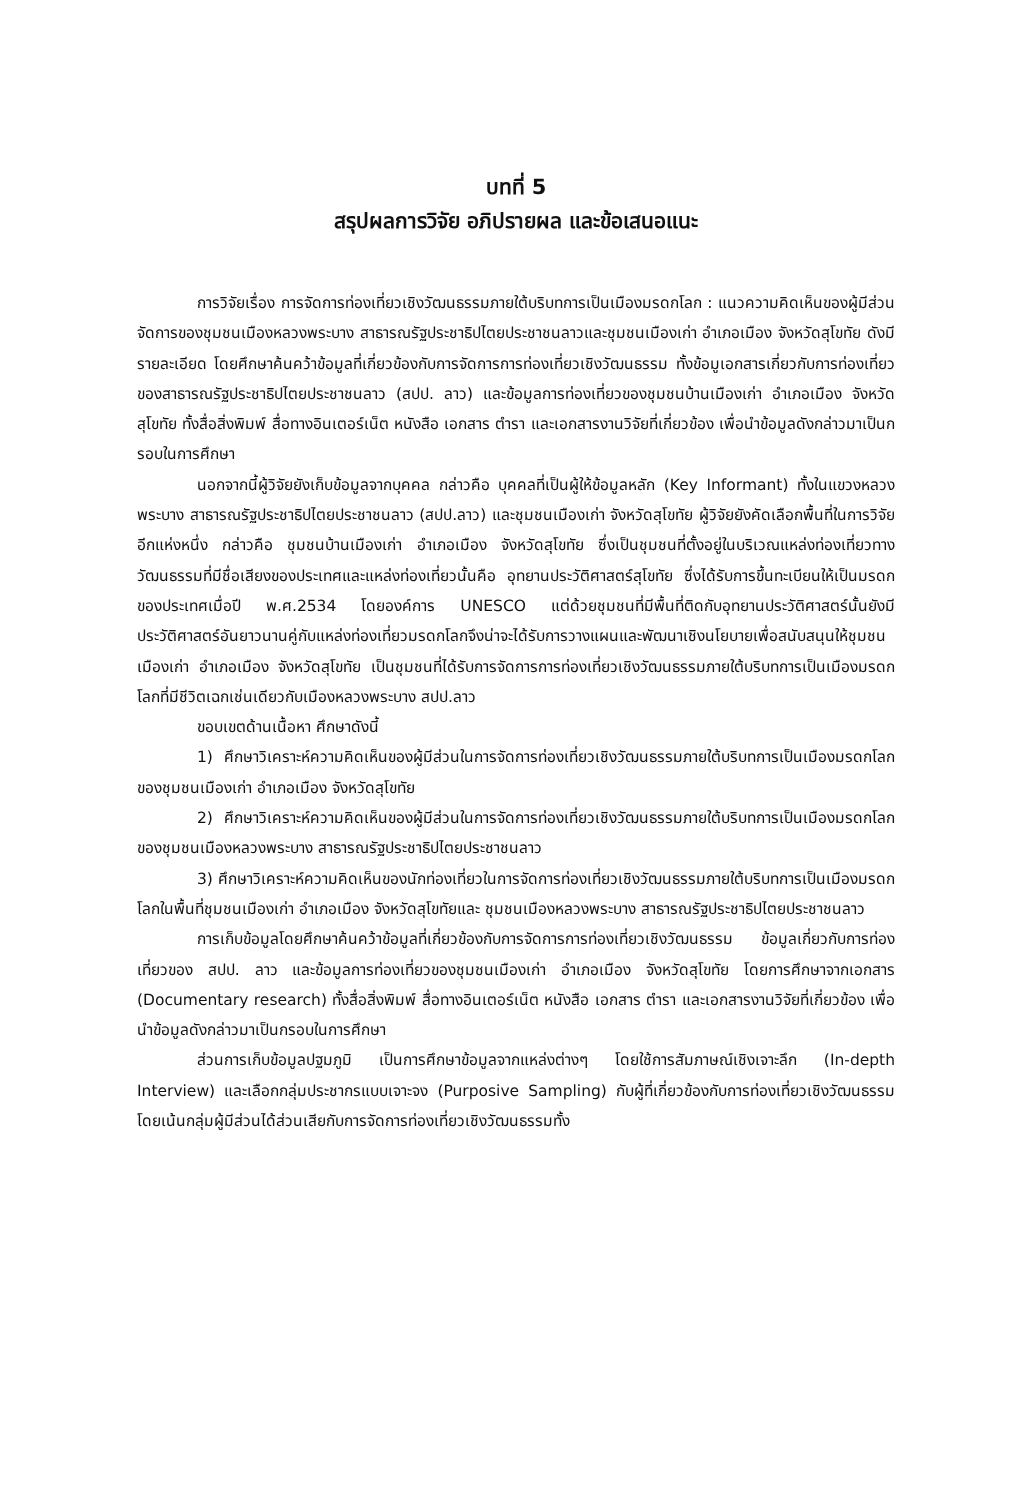บทที่ 5
สรุปผลการวิจัย อภิปรายผล และข้อเสนอแนะ
การวิจัยเรื่อง การจัดการท่องเที่ยวเชิงวัฒนธรรมภายใต้บริบทการเป็นเมืองมรดกโลก : แนวความคิดเห็นของผู้มีส่วนจัดการของชุมชนเมืองหลวงพระบาง สาธารณรัฐประชาธิปไตยประชาชนลาวและชุมชนเมืองเก่า อำเภอเมือง จังหวัดสุโขทัย ดังมีรายละเอียด โดยศึกษาค้นคว้าข้อมูลที่เกี่ยวข้องกับการจัดการการท่องเที่ยวเชิงวัฒนธรรม ทั้งข้อมูเอกสารเกี่ยวกับการท่องเที่ยวของสาธารณรัฐประชาธิปไตยประชาชนลาว (สปป. ลาว) และข้อมูลการท่องเที่ยวของชุมชนบ้านเมืองเก่า อำเภอเมือง จังหวัดสุโขทัย ทั้งสื่อสิ่งพิมพ์ สื่อทางอินเตอร์เน็ต หนังสือ เอกสาร ตำรา และเอกสารงานวิจัยที่เกี่ยวข้อง เพื่อนำข้อมูลดังกล่าวมาเป็นกรอบในการศึกษา
นอกจากนี้ผู้วิจัยยังเก็บข้อมูลจากบุคคล กล่าวคือ บุคคลที่เป็นผู้ให้ข้อมูลหลัก (Key Informant) ทั้งในแขวงหลวงพระบาง สาธารณรัฐประชาธิปไตยประชาชนลาว (สปป.ลาว) และชุมชนเมืองเก่า จังหวัดสุโขทัย ผู้วิจัยยังคัดเลือกพื้นที่ในการวิจัยอีกแห่งหนึ่ง กล่าวคือ ชุมชนบ้านเมืองเก่า อำเภอเมือง จังหวัดสุโขทัย ซึ่งเป็นชุมชนที่ตั้งอยู่ในบริเวณแหล่งท่องเที่ยวทางวัฒนธรรมที่มีชื่อเสียงของประเทศและแหล่งท่องเที่ยวนั้นคือ อุทยานประวัติศาสตร์สุโขทัย ซึ่งได้รับการขึ้นทะเบียนให้เป็นมรดกของประเทศเมื่อปี พ.ศ.2534 โดยองค์การ UNESCO แต่ด้วยชุมชนที่มีพื้นที่ติดกับอุทยานประวัติศาสตร์นั้นยังมีประวัติศาสตร์อันยาวนานคู่กับแหล่งท่องเที่ยวมรดกโลกจึงน่าจะได้รับการวางแผนและพัฒนาเชิงนโยบายเพื่อสนับสนุนให้ชุมชนเมืองเก่า อำเภอเมือง จังหวัดสุโขทัย เป็นชุมชนที่ได้รับการจัดการการท่องเที่ยวเชิงวัฒนธรรมภายใต้บริบทการเป็นเมืองมรดกโลกที่มีชีวิตเฉกเช่นเดียวกับเมืองหลวงพระบาง สปป.ลาว
ขอบเขตด้านเนื้อหา ศึกษาดังนี้
1) ศึกษาวิเคราะห์ความคิดเห็นของผู้มีส่วนในการจัดการท่องเที่ยวเชิงวัฒนธรรมภายใต้บริบทการเป็นเมืองมรดกโลก ของชุมชนเมืองเก่า อำเภอเมือง จังหวัดสุโขทัย
2) ศึกษาวิเคราะห์ความคิดเห็นของผู้มีส่วนในการจัดการท่องเที่ยวเชิงวัฒนธรรมภายใต้บริบทการเป็นเมืองมรดกโลก ของชุมชนเมืองหลวงพระบาง สาธารณรัฐประชาธิปไตยประชาชนลาว
3) ศึกษาวิเคราะห์ความคิดเห็นของนักท่องเที่ยวในการจัดการท่องเที่ยวเชิงวัฒนธรรมภายใต้บริบทการเป็นเมืองมรดกโลกในพื้นที่ชุมชนเมืองเก่า อำเภอเมือง จังหวัดสุโขทัยและ ชุมชนเมืองหลวงพระบาง สาธารณรัฐประชาธิปไตยประชาชนลาว
การเก็บข้อมูลโดยศึกษาค้นคว้าข้อมูลที่เกี่ยวข้องกับการจัดการการท่องเที่ยวเชิงวัฒนธรรม ข้อมูลเกี่ยวกับการท่องเที่ยวของ สปป. ลาว และข้อมูลการท่องเที่ยวของชุมชนเมืองเก่า อำเภอเมือง จังหวัดสุโขทัย โดยการศึกษาจากเอกสาร (Documentary research) ทั้งสื่อสิ่งพิมพ์ สื่อทางอินเตอร์เน็ต หนังสือ เอกสาร ตำรา และเอกสารงานวิจัยที่เกี่ยวข้อง เพื่อนำข้อมูลดังกล่าวมาเป็นกรอบในการศึกษา
ส่วนการเก็บข้อมูลปฐมภูมิ เป็นการศึกษาข้อมูลจากแหล่งต่างๆ โดยใช้การสัมภาษณ์เชิงเจาะลึก (In-depth Interview) และเลือกกลุ่มประชากรแบบเจาะจง (Purposive Sampling) กับผู้ที่เกี่ยวข้องกับการท่องเที่ยวเชิงวัฒนธรรม โดยเน้นกลุ่มผู้มีส่วนได้ส่วนเสียกับการจัดการท่องเที่ยวเชิงวัฒนธรรมทั้ง